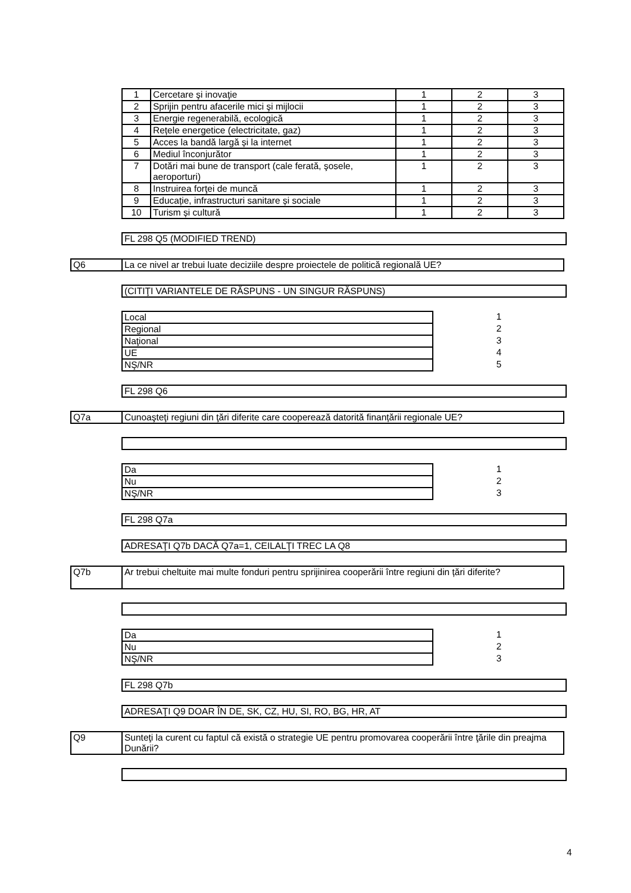| 1 | Cercetare şi inovaţie | 1 | 2 | 3 |
| 2 | Sprijin pentru afacerile mici şi mijlocii | 1 | 2 | 3 |
| 3 | Energie regenerabilă, ecologică | 1 | 2 | 3 |
| 4 | Rețele energetice (electricitate, gaz) | 1 | 2 | 3 |
| 5 | Acces la bandă largă și la internet | 1 | 2 | 3 |
| 6 | Mediul înconjurător | 1 | 2 | 3 |
| 7 | Dotări mai bune de transport (cale ferată, şosele, aeroporturi) | 1 | 2 | 3 |
| 8 | Instruirea forţei de muncă | 1 | 2 | 3 |
| 9 | Educație, infrastructuri sanitare și sociale | 1 | 2 | 3 |
| 10 | Turism și cultură | 1 | 2 | 3 |
FL 298 Q5 (MODIFIED TREND)
| Q6 | La ce nivel ar trebui luate deciziile despre proiectele de politică regională UE? |
(CITIŢI VARIANTELE DE RĂSPUNS - UN SINGUR RĂSPUNS)
| Local | | 1 | |
| Regional | | 2 | |
| Naţional | | 3 | |
| UE | | 4 | |
| NŞ/NR | | 5 | |
FL 298 Q6
| Q7a | Cunoaşteţi regiuni din ţări diferite care cooperează datorită finanțării regionale UE? |
| Da | | 1 | |
| Nu | | 2 | |
| NŞ/NR | | 3 | |
FL 298 Q7a
ADRESAŢI Q7b DACĂ Q7a=1, CEILALŢI TREC LA Q8
| Q7b | Ar trebui cheltuite mai multe fonduri pentru sprijinirea cooperării între regiuni din țări diferite? |
| Da | | 1 | |
| Nu | | 2 | |
| NŞ/NR | | 3 | |
FL 298 Q7b
ADRESAŢI Q9 DOAR ÎN DE, SK, CZ, HU, SI, RO, BG, HR, AT
| Q9 | Sunteţi la curent cu faptul că există o strategie UE pentru promovarea cooperării între ţările din preajma Dunării? |
4